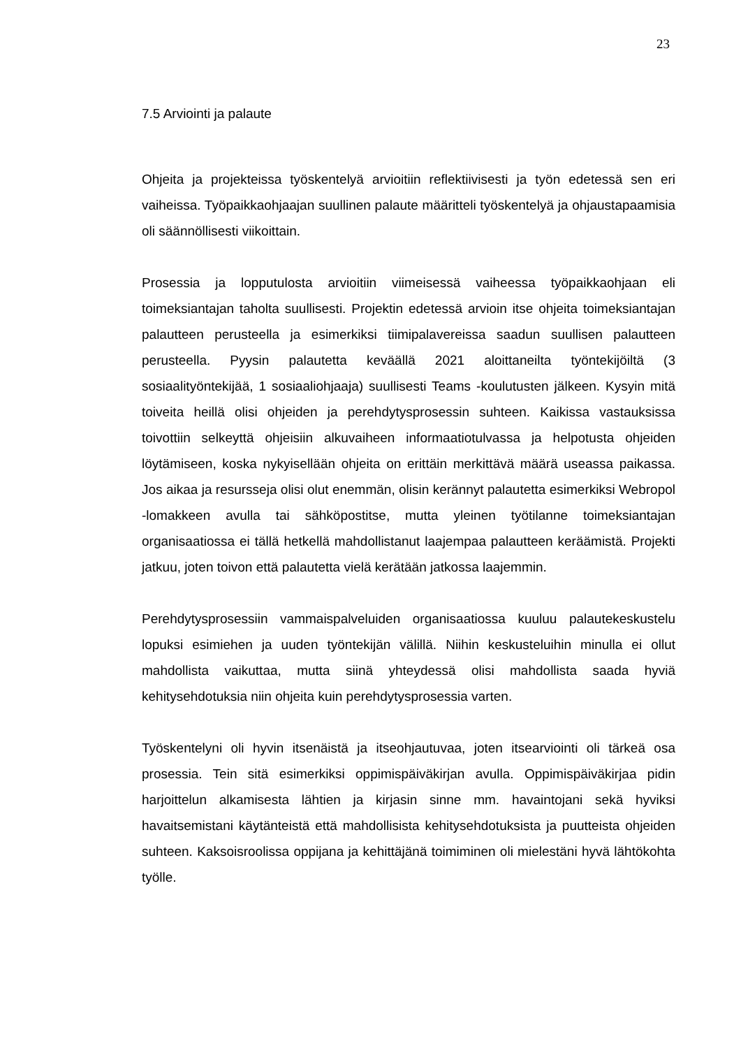23
7.5 Arviointi ja palaute
Ohjeita ja projekteissa työskentelyä arvioitiin reflektiivisesti ja työn edetessä sen eri vaiheissa. Työpaikkaohjaajan suullinen palaute määritteli työskentelyä ja ohjaustapaamisia oli säännöllisesti viikoittain.
Prosessia ja lopputulosta arvioitiin viimeisessä vaiheessa työpaikkaohjaan eli toimeksiantajan taholta suullisesti. Projektin edetessä arvioin itse ohjeita toimeksiantajan palautteen perusteella ja esimerkiksi tiimipalavereissa saadun suullisen palautteen perusteella. Pyysin palautetta keväällä 2021 aloittaneilta työntekijöiltä (3 sosiaalityöntekijää, 1 sosiaaliohjaaja) suullisesti Teams -koulutusten jälkeen. Kysyin mitä toiveita heillä olisi ohjeiden ja perehdytysprosessin suhteen. Kaikissa vastauksissa toivottiin selkeyttä ohjeisiin alkuvaiheen informaatiotulvassa ja helpotusta ohjeiden löytämiseen, koska nykyisellään ohjeita on erittäin merkittävä määrä useassa paikassa. Jos aikaa ja resursseja olisi olut enemmän, olisin kerännyt palautetta esimerkiksi Webropol -lomakkeen avulla tai sähköpostitse, mutta yleinen työtilanne toimeksiantajan organisaatiossa ei tällä hetkellä mahdollistanut laajempaa palautteen keräämistä. Projekti jatkuu, joten toivon että palautetta vielä kerätään jatkossa laajemmin.
Perehdytysprosessiin vammaispalveluiden organisaatiossa kuuluu palautekeskustelu lopuksi esimiehen ja uuden työntekijän välillä. Niihin keskusteluihin minulla ei ollut mahdollista vaikuttaa, mutta siinä yhteydessä olisi mahdollista saada hyviä kehitysehdotuksia niin ohjeita kuin perehdytysprosessia varten.
Työskentelyni oli hyvin itsenäistä ja itseohjautuvaa, joten itsearviointi oli tärkeä osa prosessia. Tein sitä esimerkiksi oppimispäiväkirjan avulla. Oppimispäiväkirjaa pidin harjoittelun alkamisesta lähtien ja kirjasin sinne mm. havaintojani sekä hyviksi havaitsemistani käytänteistä että mahdollisista kehitysehdotuksista ja puutteista ohjeiden suhteen. Kaksoisroolissa oppijana ja kehittäjänä toimiminen oli mielestäni hyvä lähtökohta työlle.